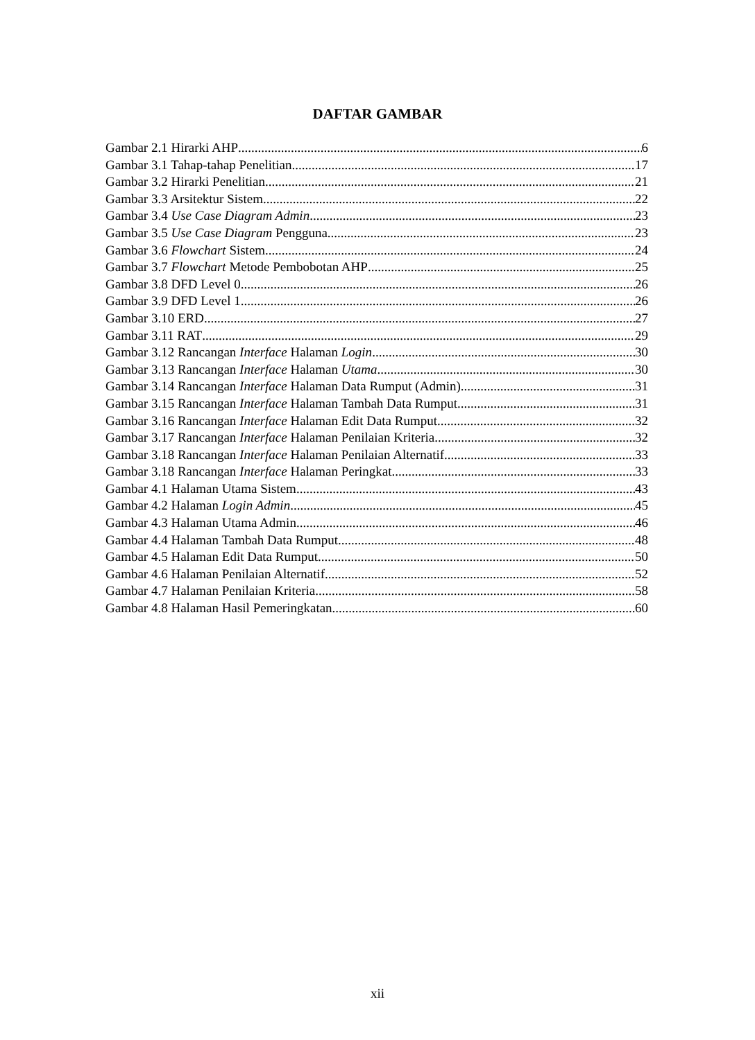DAFTAR GAMBAR
Gambar 2.1 Hirarki AHP 6
Gambar 3.1 Tahap-tahap Penelitian 17
Gambar 3.2 Hirarki Penelitian 21
Gambar 3.3 Arsitektur Sistem 22
Gambar 3.4 Use Case Diagram Admin 23
Gambar 3.5 Use Case Diagram Pengguna 23
Gambar 3.6 Flowchart Sistem 24
Gambar 3.7 Flowchart Metode Pembobotan AHP 25
Gambar 3.8 DFD Level 0 26
Gambar 3.9 DFD Level 1 26
Gambar 3.10 ERD 27
Gambar 3.11 RAT 29
Gambar 3.12 Rancangan Interface Halaman Login 30
Gambar 3.13 Rancangan Interface Halaman Utama 30
Gambar 3.14 Rancangan Interface Halaman Data Rumput (Admin) 31
Gambar 3.15 Rancangan Interface Halaman Tambah Data Rumput 31
Gambar 3.16 Rancangan Interface Halaman Edit Data Rumput 32
Gambar 3.17 Rancangan Interface Halaman Penilaian Kriteria 32
Gambar 3.18 Rancangan Interface Halaman Penilaian Alternatif 33
Gambar 3.18 Rancangan Interface Halaman Peringkat 33
Gambar 4.1 Halaman Utama Sistem 43
Gambar 4.2 Halaman Login Admin 45
Gambar 4.3 Halaman Utama Admin 46
Gambar 4.4 Halaman Tambah Data Rumput 48
Gambar 4.5 Halaman Edit Data Rumput 50
Gambar 4.6 Halaman Penilaian Alternatif 52
Gambar 4.7 Halaman Penilaian Kriteria 58
Gambar 4.8 Halaman Hasil Pemeringkatan 60
xii